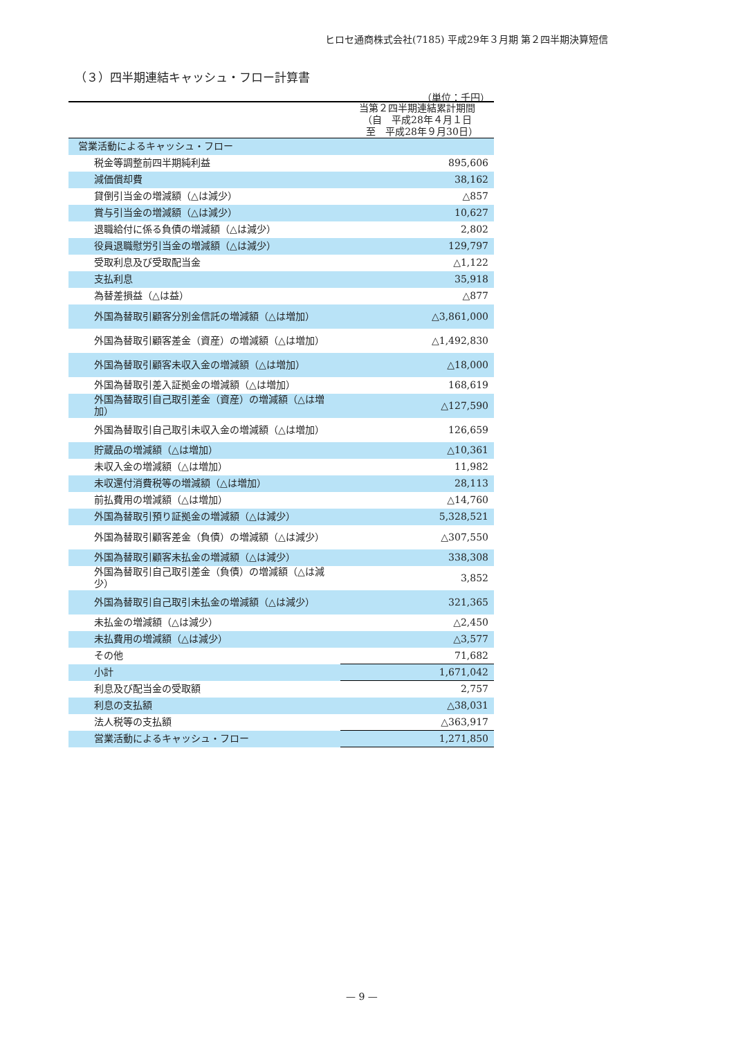ヒロセ通商株式会社(7185) 平成29年３月期 第２四半期決算短信
（３）四半期連結キャッシュ・フロー計算書
（単位：千円）
| | 当第２四半期連結累計期間 （自 平成28年４月１日 至 平成28年９月30日） |
| --- | --- |
| 営業活動によるキャッシュ・フロー | |
| 税金等調整前四半期純利益 | 895,606 |
| 減価償却費 | 38,162 |
| 貸倒引当金の増減額（△は減少） | △857 |
| 賞与引当金の増減額（△は減少） | 10,627 |
| 退職給付に係る負債の増減額（△は減少） | 2,802 |
| 役員退職慰労引当金の増減額（△は減少） | 129,797 |
| 受取利息及び受取配当金 | △1,122 |
| 支払利息 | 35,918 |
| 為替差損益（△は益） | △877 |
| 外国為替取引顧客分別金信託の増減額（△は増加） | △3,861,000 |
| 外国為替取引顧客差金（資産）の増減額（△は増加） | △1,492,830 |
| 外国為替取引顧客未収入金の増減額（△は増加） | △18,000 |
| 外国為替取引差入証拠金の増減額（△は増加） | 168,619 |
| 外国為替取引自己取引差金（資産）の増減額（△は増加） | △127,590 |
| 外国為替取引自己取引未収入金の増減額（△は増加） | 126,659 |
| 貯蔵品の増減額（△は増加） | △10,361 |
| 未収入金の増減額（△は増加） | 11,982 |
| 未収還付消費税等の増減額（△は増加） | 28,113 |
| 前払費用の増減額（△は増加） | △14,760 |
| 外国為替取引預り証拠金の増減額（△は減少） | 5,328,521 |
| 外国為替取引顧客差金（負債）の増減額（△は減少） | △307,550 |
| 外国為替取引顧客未払金の増減額（△は減少） | 338,308 |
| 外国為替取引自己取引差金（負債）の増減額（△は減少） | 3,852 |
| 外国為替取引自己取引未払金の増減額（△は減少） | 321,365 |
| 未払金の増減額（△は減少） | △2,450 |
| 未払費用の増減額（△は減少） | △3,577 |
| その他 | 71,682 |
| 小計 | 1,671,042 |
| 利息及び配当金の受取額 | 2,757 |
| 利息の支払額 | △38,031 |
| 法人税等の支払額 | △363,917 |
| 営業活動によるキャッシュ・フロー | 1,271,850 |
— 9 —